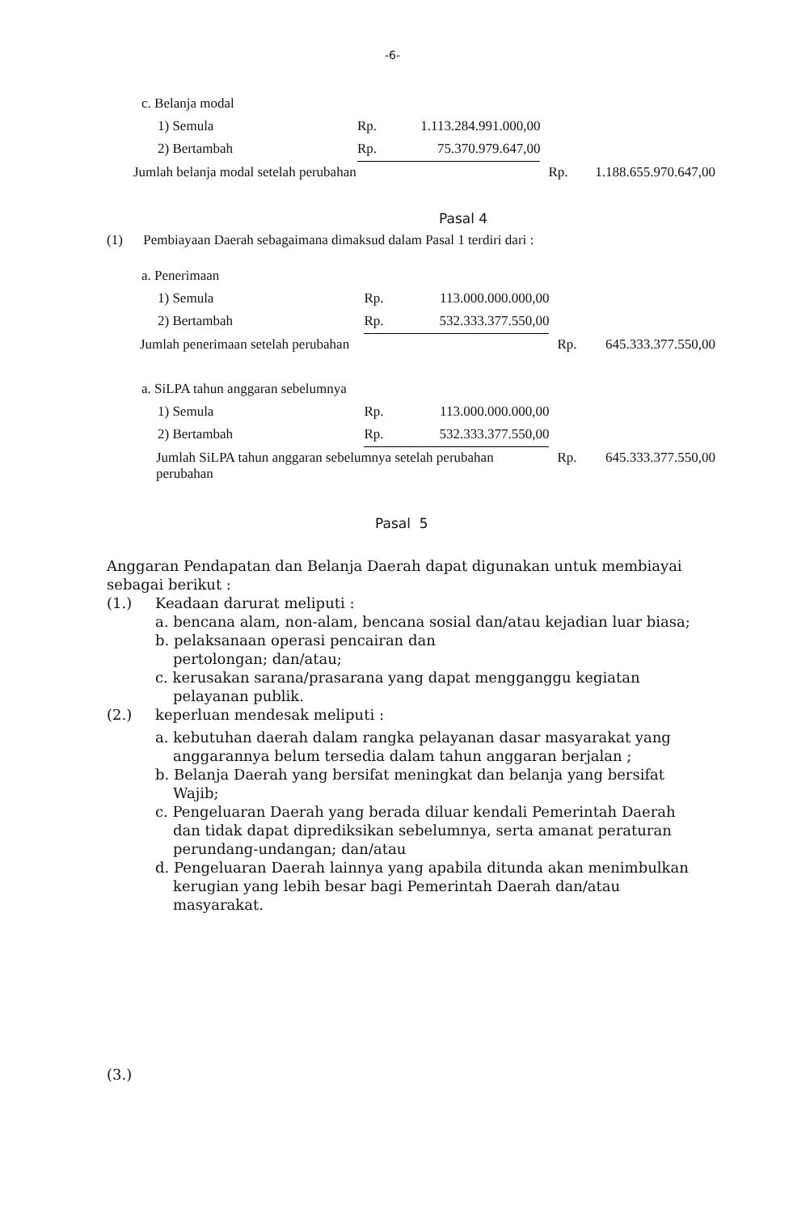-6-
| c. Belanja modal | | | | |
| 1) Semula | Rp. | 1.113.284.991.000,00 | | |
| 2) Bertambah | Rp. | 75.370.979.647,00 | | |
| Jumlah belanja modal setelah perubahan | | | Rp. | 1.188.655.970.647,00 |
Pasal 4
(1) Pembiayaan Daerah sebagaimana dimaksud dalam Pasal 1 terdiri dari :
| a. Penerimaan | | | | |
| 1) Semula | Rp. | 113.000.000.000,00 | | |
| 2) Bertambah | Rp. | 532.333.377.550,00 | | |
| Jumlah penerimaan setelah perubahan | | | Rp. | 645.333.377.550,00 |
| a. SiLPA tahun anggaran sebelumnya | | | | |
| 1) Semula | Rp. | 113.000.000.000,00 | | |
| 2) Bertambah | Rp. | 532.333.377.550,00 | | |
| Jumlah SiLPA tahun anggaran sebelumnya setelah perubahan perubahan | | | Rp. | 645.333.377.550,00 |
Pasal 5
Anggaran Pendapatan dan Belanja Daerah dapat digunakan untuk membiayai sebagai berikut :
(1.) Keadaan darurat meliputi :
a. bencana alam, non-alam, bencana sosial dan/atau kejadian luar biasa;
b. pelaksanaan operasi pencairan dan pertolongan; dan/atau;
c. kerusakan sarana/prasarana yang dapat mengganggu kegiatan pelayanan publik.
(2.) keperluan mendesak meliputi :
a. kebutuhan daerah dalam rangka pelayanan dasar masyarakat yang anggarannya belum tersedia dalam tahun anggaran berjalan ;
b. Belanja Daerah yang bersifat meningkat dan belanja yang bersifat Wajib;
c. Pengeluaran Daerah yang berada diluar kendali Pemerintah Daerah dan tidak dapat diprediksikan sebelumnya, serta amanat peraturan perundang-undangan; dan/atau
d. Pengeluaran Daerah lainnya yang apabila ditunda akan menimbulkan kerugian yang lebih besar bagi Pemerintah Daerah dan/atau masyarakat.
(3.)